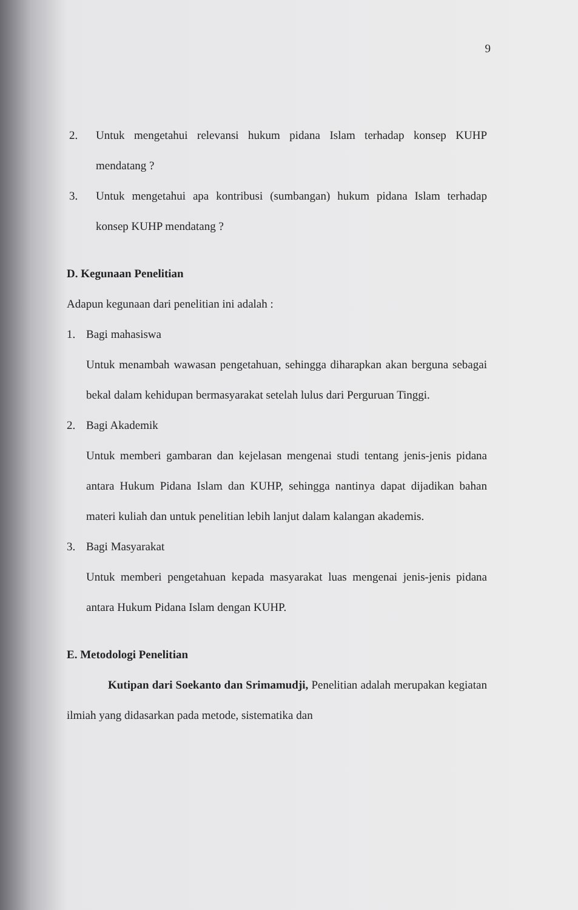9
2. Untuk mengetahui relevansi hukum pidana Islam terhadap konsep KUHP mendatang ?
3. Untuk mengetahui apa kontribusi (sumbangan) hukum pidana Islam terhadap konsep KUHP mendatang ?
D. Kegunaan Penelitian
Adapun kegunaan dari penelitian ini adalah :
1. Bagi mahasiswa
Untuk menambah wawasan pengetahuan, sehingga diharapkan akan berguna sebagai bekal dalam kehidupan bermasyarakat setelah lulus dari Perguruan Tinggi.
2. Bagi Akademik
Untuk memberi gambaran dan kejelasan mengenai studi tentang jenis-jenis pidana antara Hukum Pidana Islam dan KUHP, sehingga nantinya dapat dijadikan bahan materi kuliah dan untuk penelitian lebih lanjut dalam kalangan akademis.
3. Bagi Masyarakat
Untuk memberi pengetahuan kepada masyarakat luas mengenai jenis-jenis pidana antara Hukum Pidana Islam dengan KUHP.
E. Metodologi Penelitian
Kutipan dari Soekanto dan Srimamudji, Penelitian adalah merupakan kegiatan ilmiah yang didasarkan pada metode, sistematika dan